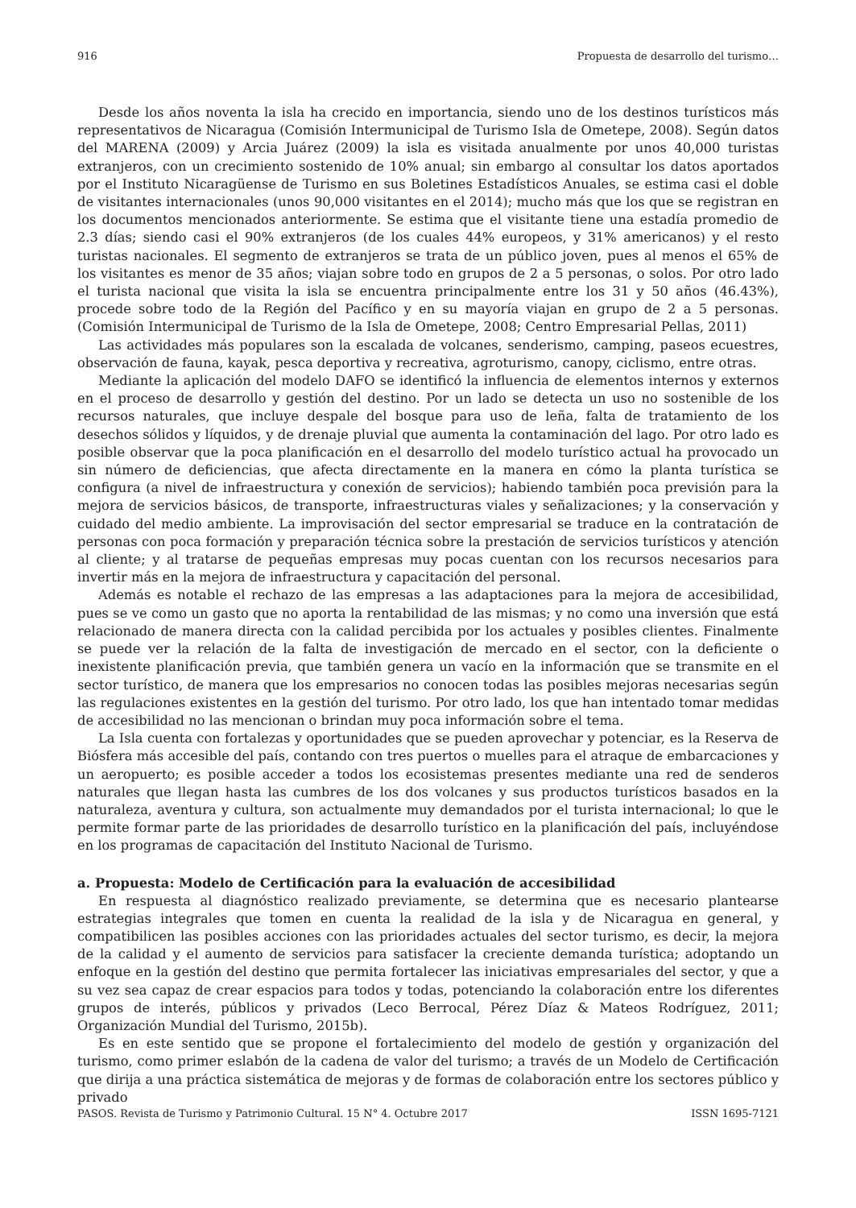916 Propuesta de desarrollo del turismo…
Desde los años noventa la isla ha crecido en importancia, siendo uno de los destinos turísticos más representativos de Nicaragua (Comisión Intermunicipal de Turismo Isla de Ometepe, 2008). Según datos del MARENA (2009) y Arcia Juárez (2009) la isla es visitada anualmente por unos 40,000 turistas extranjeros, con un crecimiento sostenido de 10% anual; sin embargo al consultar los datos aportados por el Instituto Nicaragüense de Turismo en sus Boletines Estadísticos Anuales, se estima casi el doble de visitantes internacionales (unos 90,000 visitantes en el 2014); mucho más que los que se registran en los documentos mencionados anteriormente. Se estima que el visitante tiene una estadía promedio de 2.3 días; siendo casi el 90% extranjeros (de los cuales 44% europeos, y 31% americanos) y el resto turistas nacionales. El segmento de extranjeros se trata de un público joven, pues al menos el 65% de los visitantes es menor de 35 años; viajan sobre todo en grupos de 2 a 5 personas, o solos. Por otro lado el turista nacional que visita la isla se encuentra principalmente entre los 31 y 50 años (46.43%), procede sobre todo de la Región del Pacífico y en su mayoría viajan en grupo de 2 a 5 personas. (Comisión Intermunicipal de Turismo de la Isla de Ometepe, 2008; Centro Empresarial Pellas, 2011)
Las actividades más populares son la escalada de volcanes, senderismo, camping, paseos ecuestres, observación de fauna, kayak, pesca deportiva y recreativa, agroturismo, canopy, ciclismo, entre otras.
Mediante la aplicación del modelo DAFO se identificó la influencia de elementos internos y externos en el proceso de desarrollo y gestión del destino. Por un lado se detecta un uso no sostenible de los recursos naturales, que incluye despale del bosque para uso de leña, falta de tratamiento de los desechos sólidos y líquidos, y de drenaje pluvial que aumenta la contaminación del lago. Por otro lado es posible observar que la poca planificación en el desarrollo del modelo turístico actual ha provocado un sin número de deficiencias, que afecta directamente en la manera en cómo la planta turística se configura (a nivel de infraestructura y conexión de servicios); habiendo también poca previsión para la mejora de servicios básicos, de transporte, infraestructuras viales y señalizaciones; y la conservación y cuidado del medio ambiente. La improvisación del sector empresarial se traduce en la contratación de personas con poca formación y preparación técnica sobre la prestación de servicios turísticos y atención al cliente; y al tratarse de pequeñas empresas muy pocas cuentan con los recursos necesarios para invertir más en la mejora de infraestructura y capacitación del personal.
Además es notable el rechazo de las empresas a las adaptaciones para la mejora de accesibilidad, pues se ve como un gasto que no aporta la rentabilidad de las mismas; y no como una inversión que está relacionado de manera directa con la calidad percibida por los actuales y posibles clientes. Finalmente se puede ver la relación de la falta de investigación de mercado en el sector, con la deficiente o inexistente planificación previa, que también genera un vacío en la información que se transmite en el sector turístico, de manera que los empresarios no conocen todas las posibles mejoras necesarias según las regulaciones existentes en la gestión del turismo. Por otro lado, los que han intentado tomar medidas de accesibilidad no las mencionan o brindan muy poca información sobre el tema.
La Isla cuenta con fortalezas y oportunidades que se pueden aprovechar y potenciar, es la Reserva de Biósfera más accesible del país, contando con tres puertos o muelles para el atraque de embarcaciones y un aeropuerto; es posible acceder a todos los ecosistemas presentes mediante una red de senderos naturales que llegan hasta las cumbres de los dos volcanes y sus productos turísticos basados en la naturaleza, aventura y cultura, son actualmente muy demandados por el turista internacional; lo que le permite formar parte de las prioridades de desarrollo turístico en la planificación del país, incluyéndose en los programas de capacitación del Instituto Nacional de Turismo.
a. Propuesta: Modelo de Certificación para la evaluación de accesibilidad
En respuesta al diagnóstico realizado previamente, se determina que es necesario plantearse estrategias integrales que tomen en cuenta la realidad de la isla y de Nicaragua en general, y compatibilicen las posibles acciones con las prioridades actuales del sector turismo, es decir, la mejora de la calidad y el aumento de servicios para satisfacer la creciente demanda turística; adoptando un enfoque en la gestión del destino que permita fortalecer las iniciativas empresariales del sector, y que a su vez sea capaz de crear espacios para todos y todas, potenciando la colaboración entre los diferentes grupos de interés, públicos y privados (Leco Berrocal, Pérez Díaz & Mateos Rodríguez, 2011; Organización Mundial del Turismo, 2015b).
Es en este sentido que se propone el fortalecimiento del modelo de gestión y organización del turismo, como primer eslabón de la cadena de valor del turismo; a través de un Modelo de Certificación que dirija a una práctica sistemática de mejoras y de formas de colaboración entre los sectores público y privado
PASOS. Revista de Turismo y Patrimonio Cultural. 15 N° 4. Octubre 2017 ISSN 1695-7121